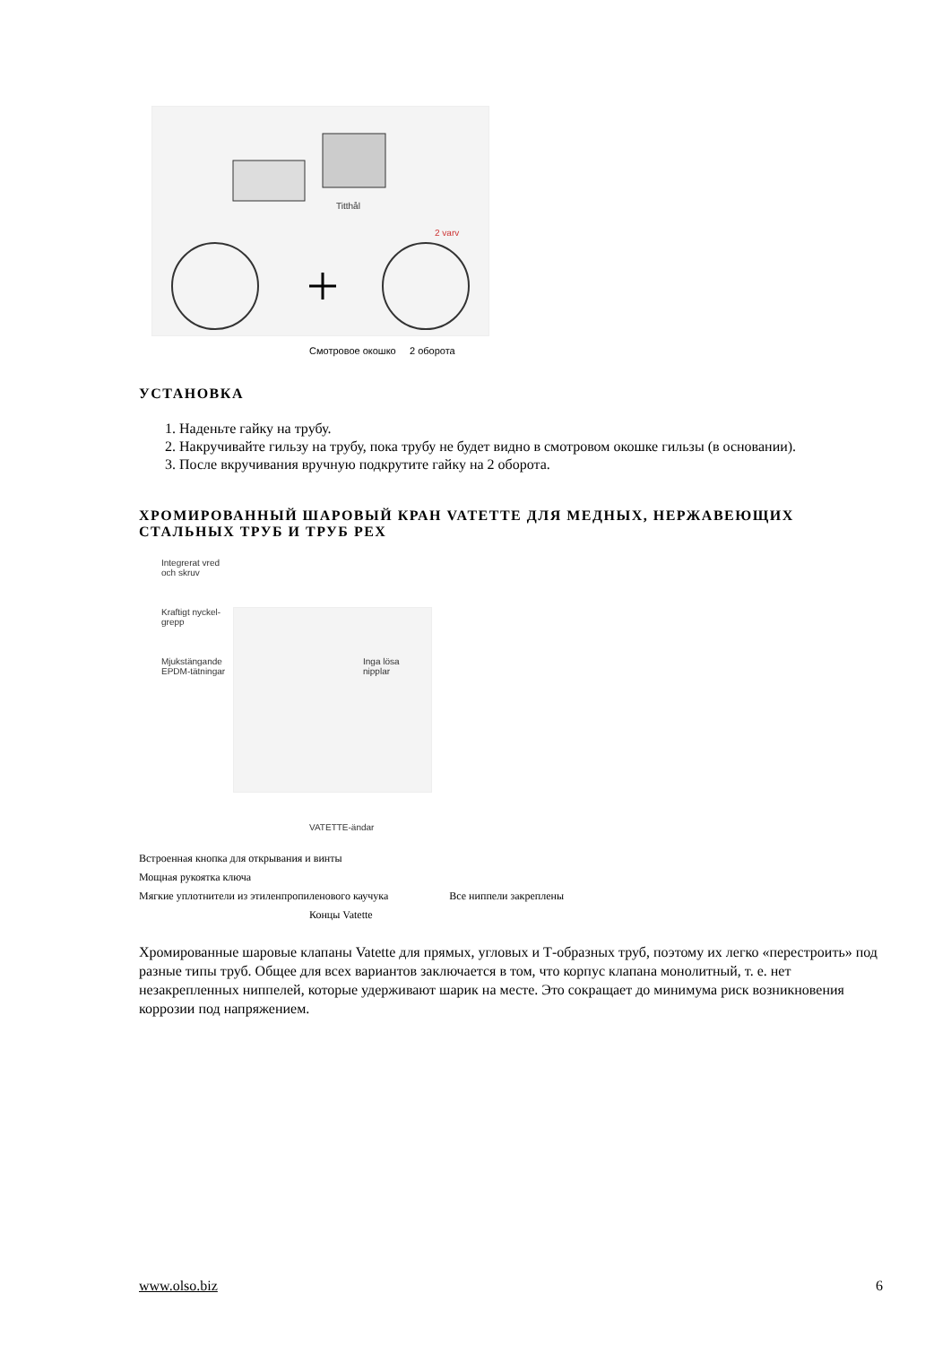Titthål
2 varv
Смотровое окошко 2 оборота
УСТАНОВКА
1. Наденьте гайку на трубу.
2. Накручивайте гильзу на трубу, пока трубу не будет видно в смотровом окошке гильзы (в основании).
3. После вкручивания вручную подкрутите гайку на 2 оборота.
ХРОМИРОВАННЫЙ ШАРОВЫЙ КРАН VATETTE ДЛЯ МЕДНЫХ, НЕРЖАВЕЮЩИХ СТАЛЬНЫХ ТРУБ И ТРУБ PEX
Integrerat vred
och skruv
Kraftigt nyckel-
grepp
Mjukstängande
EPDM-tätningar
Inga lösa
nipplar
VATETTE-ändar
Встроенная кнопка для открывания и винты
Мощная рукоятка ключа
Мягкие уплотнители из этиленпропиленового каучука Все ниппели закреплены
Концы Vatette
Хромированные шаровые клапаны Vatette для прямых, угловых и Т-образных труб, поэтому их легко «перестроить» под разные типы труб. Общее для всех вариантов заключается в том, что корпус клапана монолитный, т. е. нет незакрепленных ниппелей, которые удерживают шарик на месте. Это сокращает до минимума риск возникновения коррозии под напряжением.
www.olso.biz 6